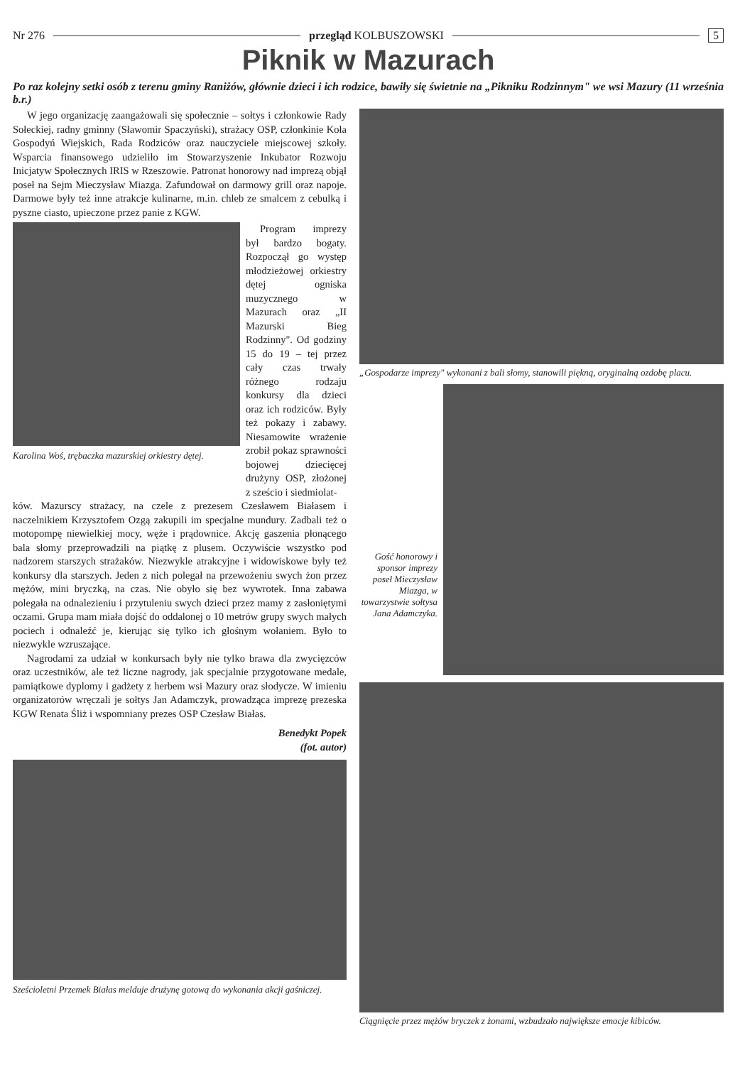Nr 276 przegląd KOLBUSZOWSKI 5
Piknik w Mazurach
Po raz kolejny setki osób z terenu gminy Raniżów, głównie dzieci i ich rodzice, bawiły się świetnie na „Pikniku Rodzinnym" we wsi Mazury (11 września b.r.)
W jego organizację zaangażowali się społecznie – sołtys i członkowie Rady Sołeckiej, radny gminny (Sławomir Spaczyński), strażacy OSP, członkinie Koła Gospodyń Wiejskich, Rada Rodziców oraz nauczyciele miejscowej szkoły. Wsparcia finansowego udzieliło im Stowarzyszenie Inkubator Rozwoju Inicjatyw Społecznych IRIS w Rzeszowie. Patronat honorowy nad imprezą objął poseł na Sejm Mieczysław Miazga. Zafundował on darmowy grill oraz napoje. Darmowe były też inne atrakcje kulinarne, m.in. chleb ze smalcem z cebulką i pyszne ciasto, upieczone przez panie z KGW.
Karolina Woś, trębaczka mazurskiej orkiestry dętej.
Program imprezy był bardzo bogaty. Rozpoczął go występ młodzieżowej orkiestry dętej ogniska muzycznego w Mazurach oraz „II Mazurski Bieg Rodzinny". Od godziny 15 do 19 – tej przez cały czas trwały różnego rodzaju konkursy dla dzieci oraz ich rodziców. Były też pokazy i zabawy. Niesamowite wrażenie zrobił pokaz sprawności bojowej dziecięcej drużyny OSP, złożonej z sześcio i siedmiolat-
ków. Mazurscy strażacy, na czele z prezesem Czesławem Białasem i naczelnikiem Krzysztofem Ozgą zakupili im specjalne mundury. Zadbali też o motopompę niewielkiej mocy, węże i prądownice. Akcję gaszenia płonącego bala słomy przeprowadzili na piątkę z plusem. Oczywiście wszystko pod nadzorem starszych strażaków. Niezwykle atrakcyjne i widowiskowe były też konkursy dla starszych. Jeden z nich polegał na przewożeniu swych żon przez mężów, mini bryczką, na czas. Nie obyło się bez wywrotek. Inna zabawa polegała na odnalezieniu i przytuleniu swych dzieci przez mamy z zasłoniętymi oczami. Grupa mam miała dojść do oddalonej o 10 metrów grupy swych małych pociech i odnaleźć je, kierując się tylko ich głośnym wołaniem. Było to niezwykle wzruszające.
Nagrodami za udział w konkursach były nie tylko brawa dla zwycięzców oraz uczestników, ale też liczne nagrody, jak specjalnie przygotowane medale, pamiątkowe dyplomy i gadżety z herbem wsi Mazury oraz słodycze. W imieniu organizatorów wręczali je sołtys Jan Adamczyk, prowadząca imprezę prezeska KGW Renata Śliż i wspomniany prezes OSP Czesław Białas.
Benedykt Popek
(fot. autor)
Sześcioletni Przemek Białas melduje drużynę gotową do wykonania akcji gaśniczej.
„Gospodarze imprezy" wykonani z bali słomy, stanowili piękną, oryginalną ozdobę placu.
Gość honorowy i sponsor imprezy poseł Mieczysław Miazga, w towarzystwie sołtysa Jana Adamczyka.
Ciągnięcie przez mężów bryczek z żonami, wzbudzało największe emocje kibiców.